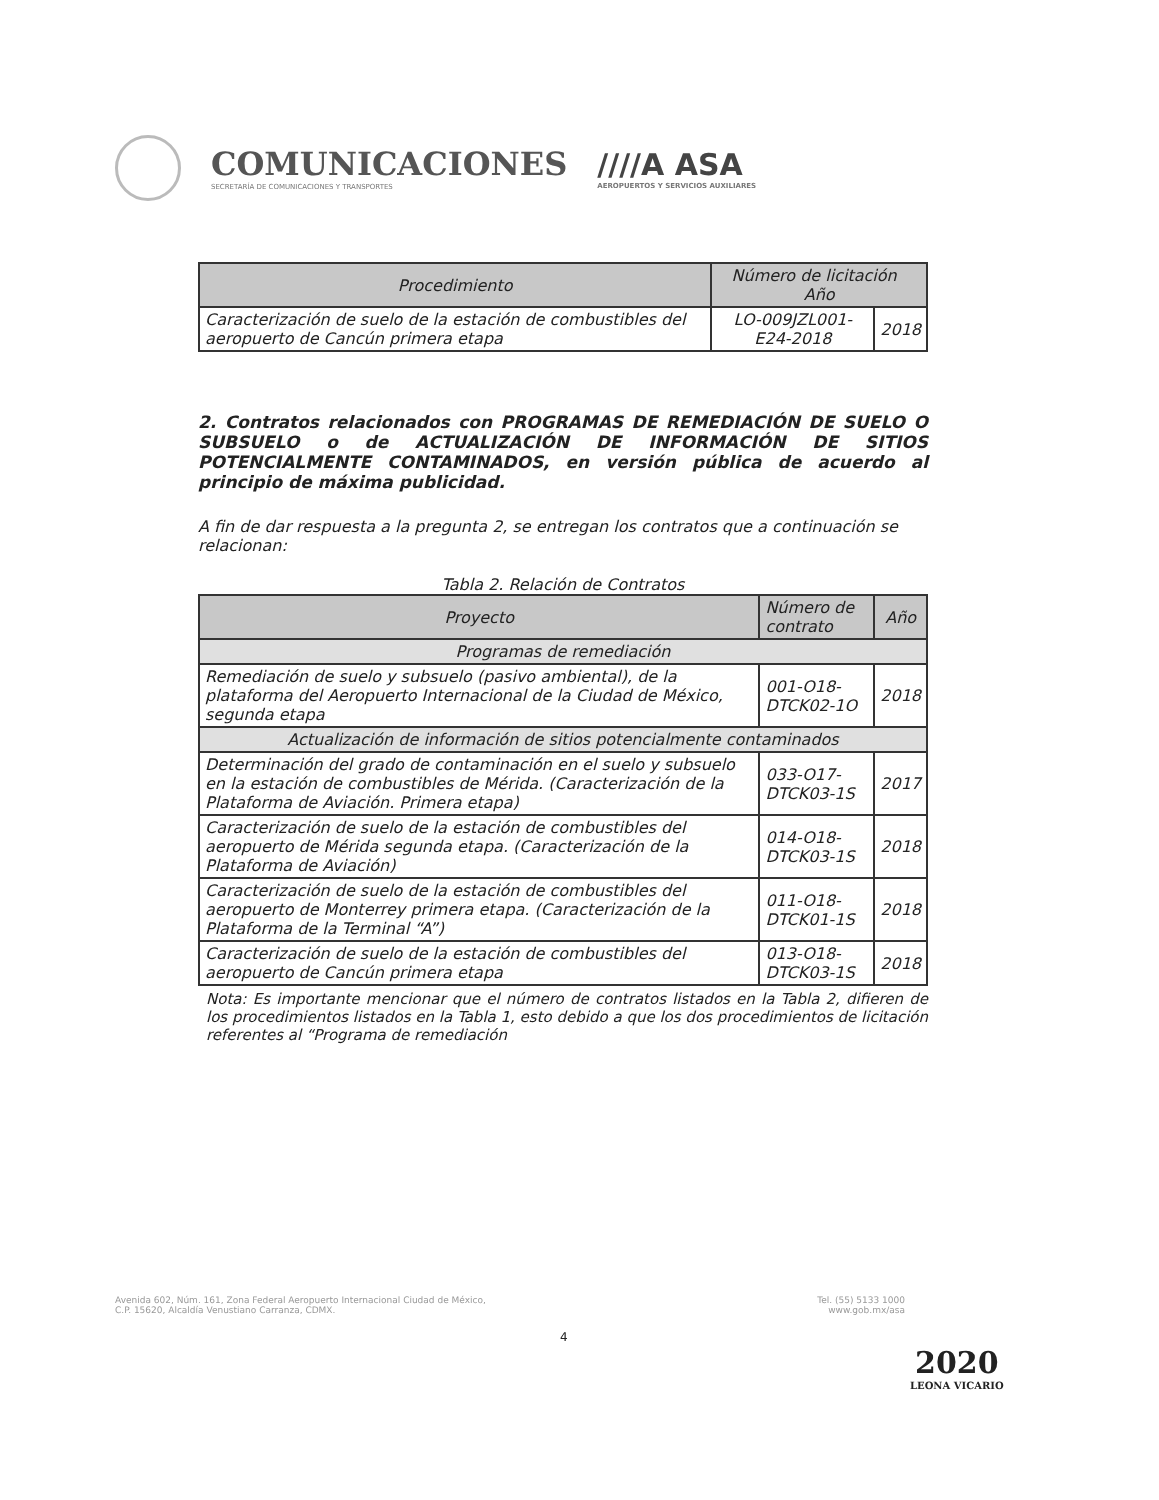COMUNICACIONES
SECRETARÍA DE COMUNICACIONES Y TRANSPORTES
////A ASA
AEROPUERTOS Y SERVICIOS AUXILIARES
| Procedimiento | Número de licitación Año | |
| --- | --- | --- |
| Caracterización de suelo de la estación de combustibles del aeropuerto de Cancún primera etapa | LO-009JZL001-E24-2018 | 2018 |
2. Contratos relacionados con PROGRAMAS DE REMEDIACIÓN DE SUELO O SUBSUELO o de ACTUALIZACIÓN DE INFORMACIÓN DE SITIOS POTENCIALMENTE CONTAMINADOS, en versión pública de acuerdo al principio de máxima publicidad.
A fin de dar respuesta a la pregunta 2, se entregan los contratos que a continuación se relacionan:
Tabla 2. Relación de Contratos
| Proyecto | Número de contrato | Año |
| --- | --- | --- |
| Programas de remediación | | |
| Remediación de suelo y subsuelo (pasivo ambiental), de la plataforma del Aeropuerto Internacional de la Ciudad de México, segunda etapa | 001-O18-DTCK02-1O | 2018 |
| Actualización de información de sitios potencialmente contaminados | | |
| Determinación del grado de contaminación en el suelo y subsuelo en la estación de combustibles de Mérida. (Caracterización de la Plataforma de Aviación. Primera etapa) | 033-O17-DTCK03-1S | 2017 |
| Caracterización de suelo de la estación de combustibles del aeropuerto de Mérida segunda etapa. (Caracterización de la Plataforma de Aviación) | 014-O18- DTCK03-1S | 2018 |
| Caracterización de suelo de la estación de combustibles del aeropuerto de Monterrey primera etapa. (Caracterización de la Plataforma de la Terminal “A”) | 011-O18-DTCK01-1S | 2018 |
| Caracterización de suelo de la estación de combustibles del aeropuerto de Cancún primera etapa | 013-O18-DTCK03-1S | 2018 |
Nota: Es importante mencionar que el número de contratos listados en la Tabla 2, difieren de los procedimientos listados en la Tabla 1, esto debido a que los dos procedimientos de licitación referentes al “Programa de remediación
Avenida 602, Núm. 161, Zona Federal Aeropuerto Internacional Ciudad de México,
C.P. 15620, Alcaldía Venustiano Carranza, CDMX.
Tel. (55) 5133 1000
www.gob.mx/asa
4
2020
LEONA VICARIO